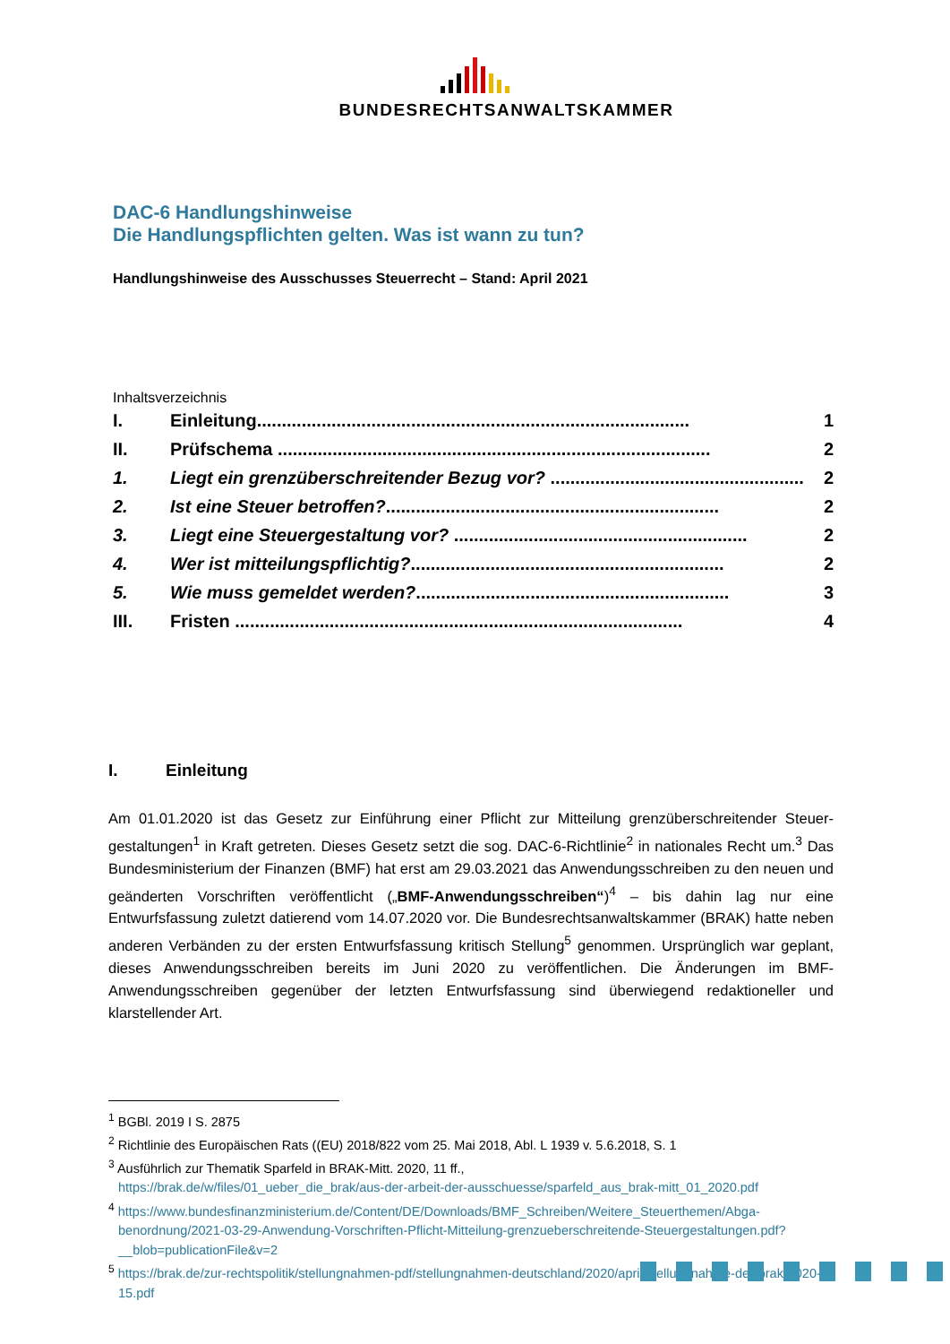BUNDESRECHTSANWALTSKAMMER
DAC-6 Handlungshinweise
Die Handlungspflichten gelten. Was ist wann zu tun?
Handlungshinweise des Ausschusses Steuerrecht – Stand: April 2021
Inhaltsverzeichnis
I. Einleitung....................................................................................... 1
II. Prüfschema ....................................................................................... 2
1. Liegt ein grenzüberschreitender Bezug vor? ................................................... 2
2. Ist eine Steuer betroffen?................................................................... 2
3. Liegt eine Steuergestaltung vor? ........................................................... 2
4. Wer ist mitteilungspflichtig?............................................................... 2
5. Wie muss gemeldet werden?............................................................... 3
III. Fristen .......................................................................................... 4
I. Einleitung
Am 01.01.2020 ist das Gesetz zur Einführung einer Pflicht zur Mitteilung grenzüberschreitender Steuer­gestaltungen<sup>1</sup> in Kraft getreten. Dieses Gesetz setzt die sog. DAC-6-Richtlinie<sup>2</sup> in nationales Recht um.<sup>3</sup> Das Bundesministerium der Finanzen (BMF) hat erst am 29.03.2021 das Anwendungsschreiben zu den neuen und geänderten Vorschriften veröffentlicht („BMF-Anwendungsschreiben“)<sup>4</sup> – bis dahin lag nur eine Entwurfsfassung zuletzt datierend vom 14.07.2020 vor. Die Bundesrechtsanwaltskammer (BRAK) hatte neben anderen Verbänden zu der ersten Entwurfsfassung kritisch Stellung<sup>5</sup> genommen. Ursprüng­lich war geplant, dieses Anwendungsschreiben bereits im Juni 2020 zu veröffentlichen. Die Änderungen im BMF-Anwendungsschreiben gegenüber der letzten Entwurfsfassung sind überwiegend redaktioneller und klarstellender Art.
<sup>1</sup> BGBl. 2019 I S. 2875
<sup>2</sup> Richtlinie des Europäischen Rats ((EU) 2018/822 vom 25. Mai 2018, Abl. L 1939 v. 5.6.2018, S. 1
<sup>3</sup> Ausführlich zur Thematik Sparfeld in BRAK-Mitt. 2020, 11 ff.,
https://brak.de/w/files/01_ueber_die_brak/aus-der-arbeit-der-ausschuesse/sparfeld_aus_brak-mitt_01_2020.pdf
<sup>4</sup> https://www.bundesfinanzministerium.de/Content/DE/Downloads/BMF_Schreiben/Weitere_Steuerthemen/Abga­benordnung/2021-03-29-Anwendung-Vorschriften-Pflicht-Mitteilung-grenzueberschreitende-Steuergestaltun­gen.pdf?__blob=publicationFile&v=2
<sup>5</sup> https://brak.de/zur-rechtspolitik/stellungnahmen-pdf/stellungnahmen-deutschland/2020/april/stellungnahme-der-brak-2020-15.pdf